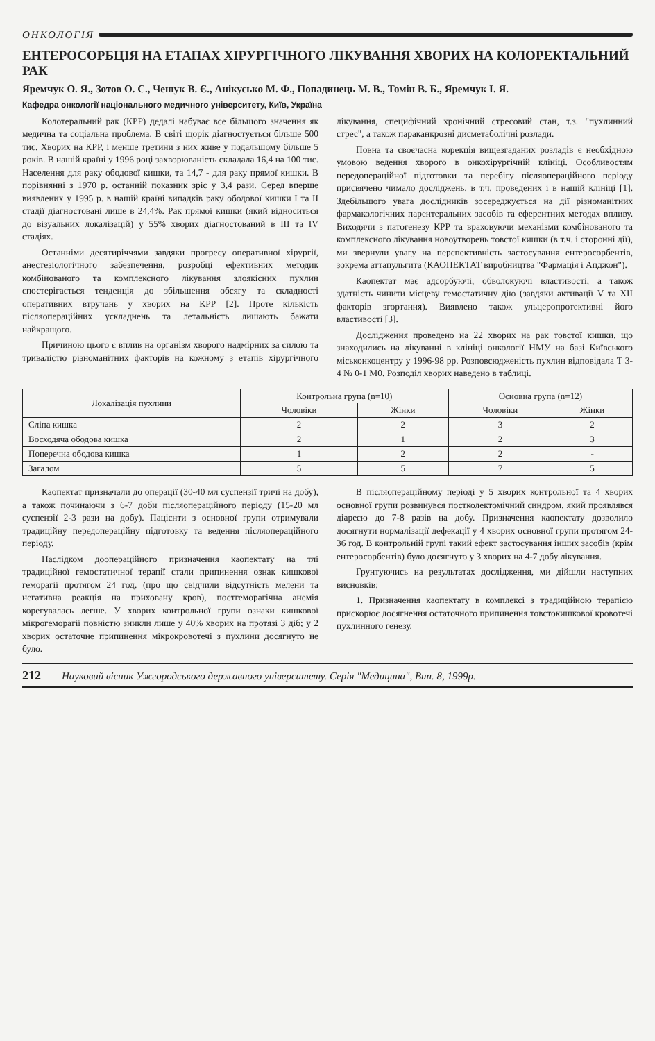ОНКОЛОГІЯ
ЕНТЕРОСОРБЦІЯ НА ЕТАПАХ ХІРУРГІЧНОГО ЛІКУВАННЯ ХВОРИХ НА КОЛОРЕКТАЛЬНИЙ РАК
Яремчук О. Я., Зотов О. С., Чешук В. Є., Анікусько М. Ф., Попадинець М. В., Томін В. Б., Яремчук І. Я.
Кафедра онкології національного медичного університету, Київ, Україна
Колотеральний рак (КРР) дедалі набуває все більшого значення як медична та соціальна проблема. В світі щорік діагностується більше 500 тис. Хворих на КРР, і менше третини з них живе у подальшому більше 5 років. В нашій країні у 1996 році захворюваність складала 16,4 на 100 тис. Населення для раку ободової кишки, та 14,7 - для раку прямої кишки. В порівнянні з 1970 р. останній показник зріс у 3,4 рази. Серед вперше виявлених у 1995 р. в нашій країні випадків раку ободової кишки I та II стадії діагностовані лише в 24,4%. Рак прямої кишки (який відноситься до візуальних локалізацій) у 55% хворих діагностований в III та IV стадіях.
Останніми десятиріччями завдяки прогресу оперативної хірургії, анестезіологічного забезпечення, розробці ефективних методик комбінованого та комплексного лікування злоякісних пухлин спостерігається тенденція до збільшення обсягу та складності оперативних втручань у хворих на КРР [2]. Проте кількість післяопераційних ускладнень та летальність лишають бажати найкращого.
Причиною цього є вплив на організм хворого надмірних за силою та тривалістю різноманітних факторів на кожному з етапів хірургічного лікування, специфічний хронічний стресовий стан, т.з. "пухлинний стрес", а також параканкрозні дисметаболічні розлади.
Повна та своєчасна корекція вищезгаданих розладів є необхідною умовою ведення хворого в онкохірургічній клініці. Особливостям передопераційної підготовки та перебігу післяопераційного періоду присвячено чимало досліджень, в т.ч. проведених і в нашій клініці [1]. Здебільшого увага дослідників зосереджується на дії різноманітних фармакологічних парентеральних засобів та еферентних методах впливу. Виходячи з патогенезу КРР та враховуючи механізми комбінованого та комплексного лікування новоутворень товстої кишки (в т.ч. і сторонні дії), ми звернули увагу на перспективність застосування ентеросорбентів, зокрема аттапульгита (КАОПЕКТАТ виробництва "Фармація і Апджон").
Каопектат має адсорбуючі, обволокуючі властивості, а також здатність чинити місцеву гемостатичну дію (завдяки активації V та XII факторів згортання). Виявлено також ульцеропротективні його властивості [3].
Дослідження проведено на 22 хворих на рак товстої кишки, що знаходились на лікуванні в клініці онкології НМУ на базі Київського міськонкоцентру у 1996-98 рр. Розповсюдженість пухлин відповідала Т 3-4 № 0-1 М0. Розподіл хворих наведено в таблиці.
| Локалізація пухлини | Контрольна група (n=10) | | Основна група (n=12) | |
| --- | --- | --- | --- | --- |
| | Чоловіки | Жінки | Чоловіки | Жінки |
| Сліпа кишка | 2 | 2 | 3 | 2 |
| Восходяча ободова кишка | 2 | 1 | 2 | 3 |
| Поперечна ободова кишка | 1 | 2 | 2 | - |
| Загалом | 5 | 5 | 7 | 5 |
Каопектат призначали до операції (30-40 мл суспензії тричі на добу), а також починаючи з 6-7 доби післяопераційного періоду (15-20 мл суспензії 2-3 рази на добу). Пацієнти з основної групи отримували традиційну передопераційну підготовку та ведення післяопераційного періоду.
Наслідком доопераційного призначення каопектату на тлі традиційної гемостатичної терапії стали припинення ознак кишкової геморагії протягом 24 год. (про що свідчили відсутність мелени та негативна реакція на приховану кров), постгеморагічна анемія корегувалась легше. У хворих контрольної групи ознаки кишкової мікрогеморагії повністю зникли лише у 40% хворих на протязі 3 діб; у 2 хворих остаточне припинення мікрокровотечі з пухлини досягнуто не було.
В післяопераційному періоді у 5 хворих контрольної та 4 хворих основної групи розвинувся постколектомічний синдром, який проявлявся діареєю до 7-8 разів на добу. Призначення каопектату дозволило досягнути нормалізації дефекації у 4 хворих основної групи протягом 24-36 год. В контрольній групі такий ефект застосування інших засобів (крім ентеросорбентів) було досягнуто у 3 хворих на 4-7 добу лікування.
Грунтуючись на результатах дослідження, ми дійшли наступних висновків:
1. Призначення каопектату в комплексі з традиційною терапією прискорює досягнення остаточного припинення товстокишкової кровотечі пухлинного генезу.
212 Науковий вісник Ужгородського державного університету. Серія "Медицина", Вип. 8, 1999р.